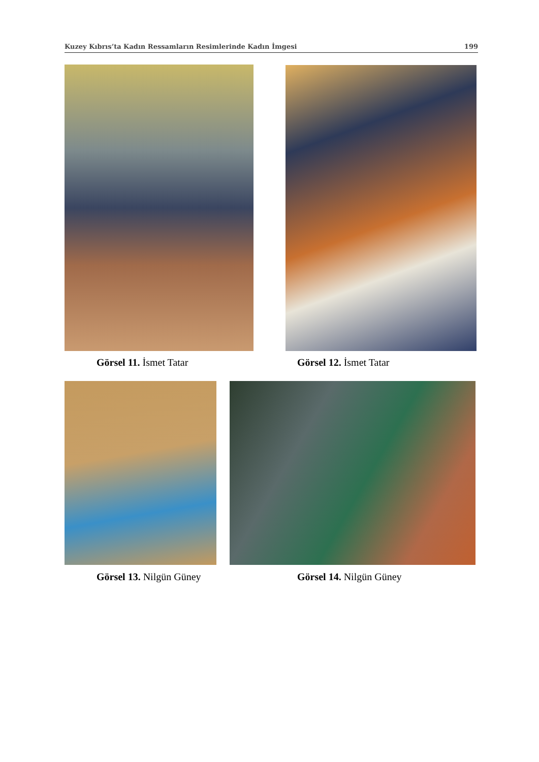Kuzey Kıbrıs’ta Kadın Ressamların Resimlerinde Kadın İmgesi 199
Görsel 11. İsmet Tatar Görsel 12. İsmet Tatar
Görsel 13. Nilgün Güney Görsel 14. Nilgün Güney